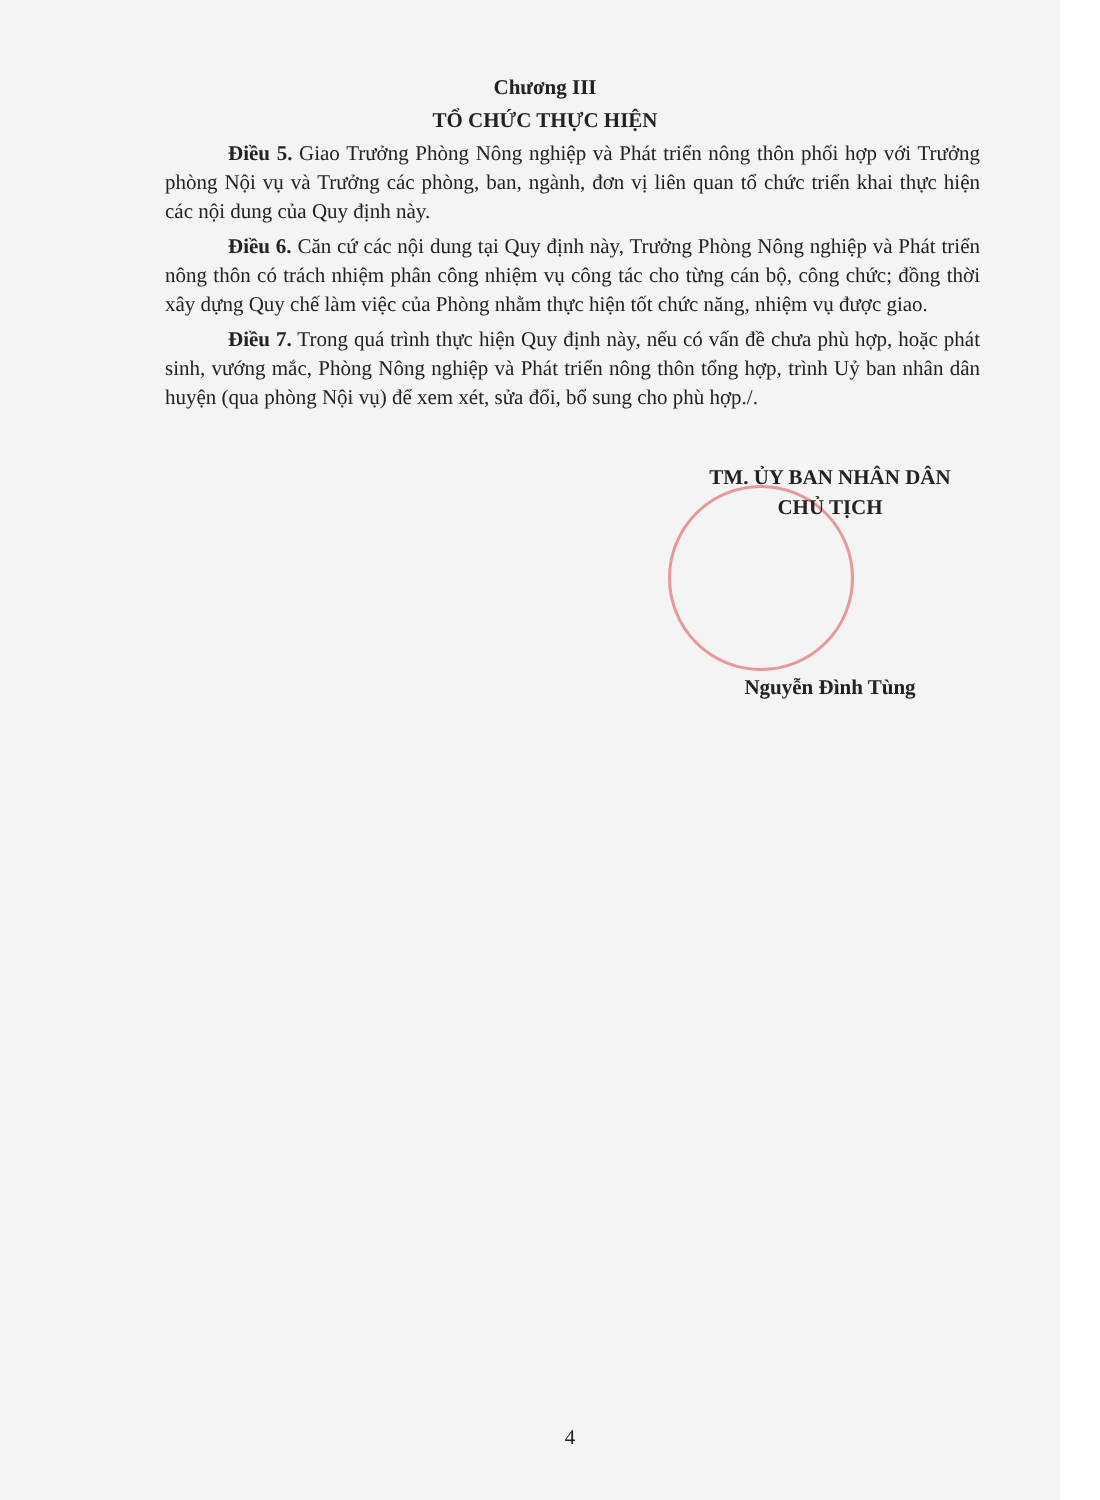Chương III
TỔ CHỨC THỰC HIỆN
Điều 5. Giao Trưởng Phòng Nông nghiệp và Phát triển nông thôn phối hợp với Trưởng phòng Nội vụ và Trưởng các phòng, ban, ngành, đơn vị liên quan tổ chức triển khai thực hiện các nội dung của Quy định này.
Điều 6. Căn cứ các nội dung tại Quy định này, Trưởng Phòng Nông nghiệp và Phát triển nông thôn có trách nhiệm phân công nhiệm vụ công tác cho từng cán bộ, công chức; đồng thời xây dựng Quy chế làm việc của Phòng nhằm thực hiện tốt chức năng, nhiệm vụ được giao.
Điều 7. Trong quá trình thực hiện Quy định này, nếu có vấn đề chưa phù hợp, hoặc phát sinh, vướng mắc, Phòng Nông nghiệp và Phát triển nông thôn tổng hợp, trình Uỷ ban nhân dân huyện (qua phòng Nội vụ) để xem xét, sửa đổi, bổ sung cho phù hợp./.
TM. ỦY BAN NHÂN DÂN
CHỦ TỊCH
Nguyễn Đình Tùng
4